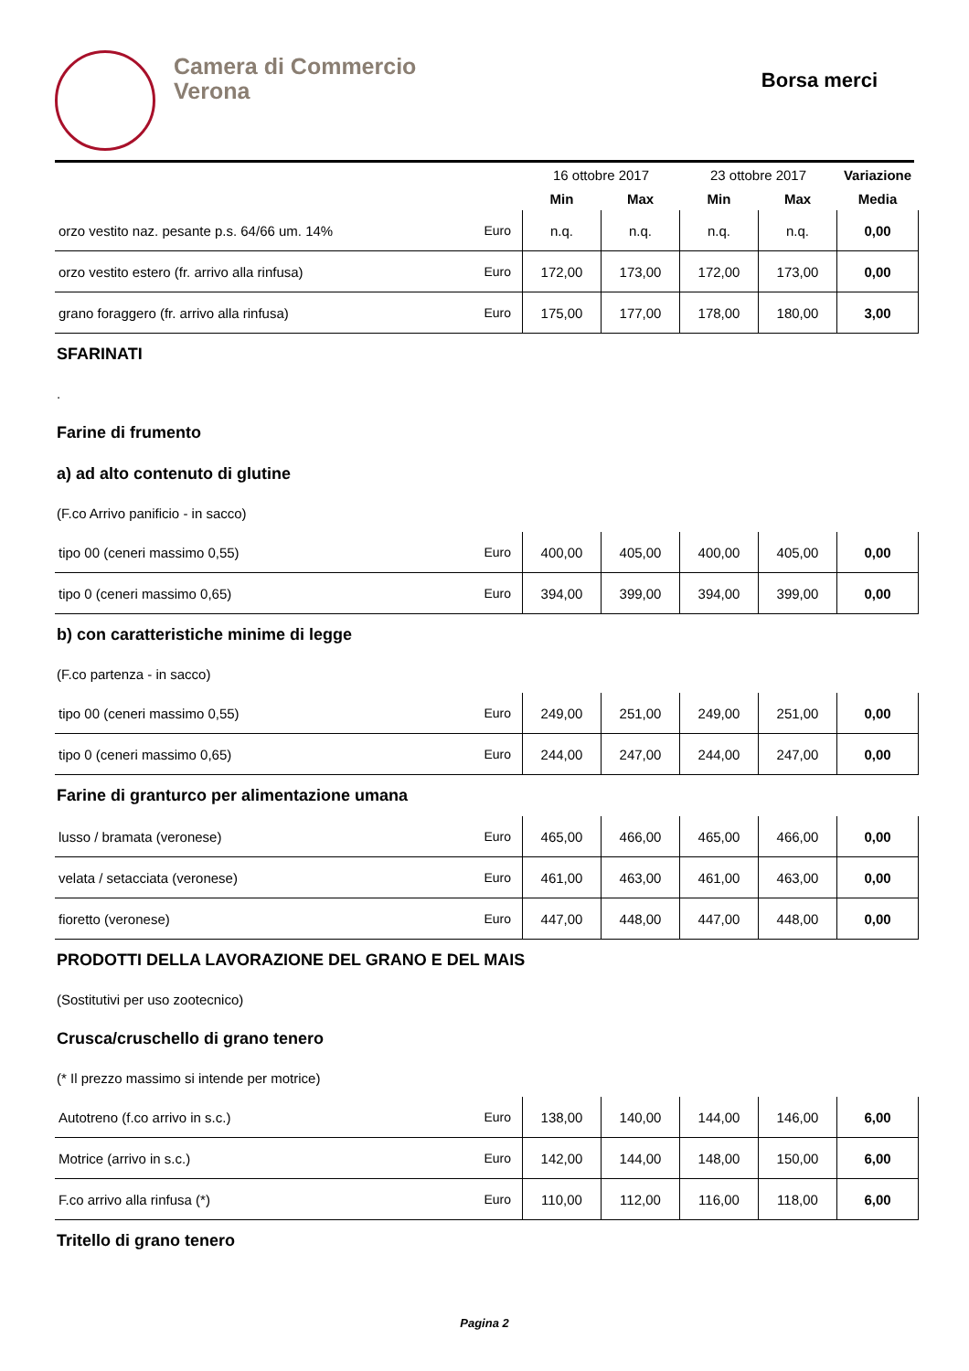Camera di Commercio
Verona
Borsa merci
| | | 16 ottobre 2017 | | 23 ottobre 2017 | | Variazione |
| --- | --- | --- | --- | --- | --- | --- |
| | | Min | Max | Min | Max | Media |
| orzo vestito naz. pesante p.s. 64/66 um. 14% | Euro | n.q. | n.q. | n.q. | n.q. | 0,00 |
| orzo vestito estero (fr. arrivo alla rinfusa) | Euro | 172,00 | 173,00 | 172,00 | 173,00 | 0,00 |
| grano foraggero (fr. arrivo alla rinfusa) | Euro | 175,00 | 177,00 | 178,00 | 180,00 | 3,00 |
SFARINATI
.
Farine di frumento
a) ad alto contenuto di glutine
(F.co Arrivo panificio - in sacco)
| tipo 00 (ceneri massimo 0,55) | Euro | 400,00 | 405,00 | 400,00 | 405,00 | 0,00 |
| tipo 0 (ceneri massimo 0,65) | Euro | 394,00 | 399,00 | 394,00 | 399,00 | 0,00 |
b) con caratteristiche minime di legge
(F.co partenza - in sacco)
| tipo 00 (ceneri massimo 0,55) | Euro | 249,00 | 251,00 | 249,00 | 251,00 | 0,00 |
| tipo 0 (ceneri massimo 0,65) | Euro | 244,00 | 247,00 | 244,00 | 247,00 | 0,00 |
Farine di granturco per alimentazione umana
| lusso / bramata (veronese) | Euro | 465,00 | 466,00 | 465,00 | 466,00 | 0,00 |
| velata / setacciata (veronese) | Euro | 461,00 | 463,00 | 461,00 | 463,00 | 0,00 |
| fioretto (veronese) | Euro | 447,00 | 448,00 | 447,00 | 448,00 | 0,00 |
PRODOTTI DELLA LAVORAZIONE DEL GRANO E DEL MAIS
(Sostitutivi per uso zootecnico)
Crusca/cruschello di grano tenero
(* Il prezzo massimo si intende per motrice)
| Autotreno (f.co arrivo in s.c.) | Euro | 138,00 | 140,00 | 144,00 | 146,00 | 6,00 |
| Motrice (arrivo in s.c.) | Euro | 142,00 | 144,00 | 148,00 | 150,00 | 6,00 |
| F.co arrivo alla rinfusa (*) | Euro | 110,00 | 112,00 | 116,00 | 118,00 | 6,00 |
Tritello di grano tenero
Pagina 2